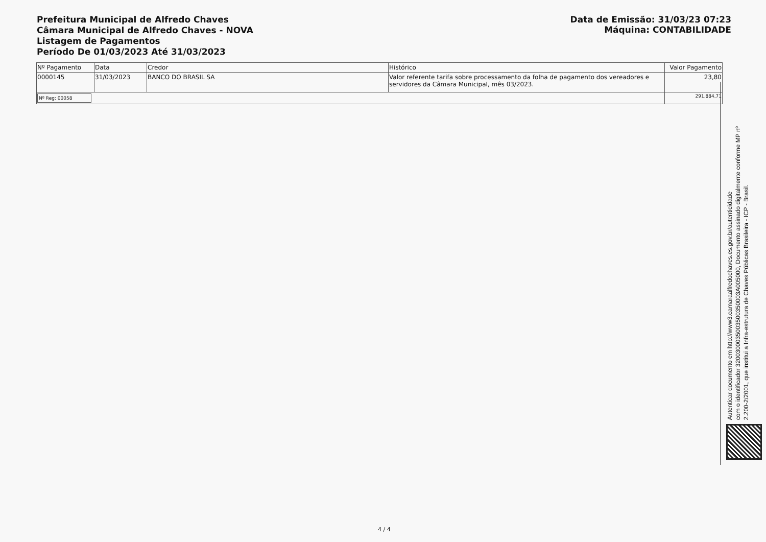Prefeitura Municipal de Alfredo Chaves
Câmara Municipal de Alfredo Chaves - NOVA
Listagem de Pagamentos
Período De 01/03/2023 Até 31/03/2023
Data de Emissão: 31/03/23 07:23
Máquina: CONTABILIDADE
| Nº Pagamento | Data | Credor | Histórico | Valor Pagamento |
| --- | --- | --- | --- | --- |
| 0000145 | 31/03/2023 | BANCO DO BRASIL SA | Valor referente tarifa sobre processamento da folha de pagamento dos vereadores e servidores da Câmara Municipal, mês 03/2023. | 23,80 |
| Nº Reg: 00058 | | | | 291.884,71 |
Autenticar documento em http://www3.camaraalfredochaves.es.gov.br/autenticidade
com o identificador 3200300035003500350003A005000, Documento assinado digitalmente conforme MP nº
2.200-2/2001, que institui a Infra-estrutura de Chaves Públicas Brasileira - ICP - Brasil.
4 / 4